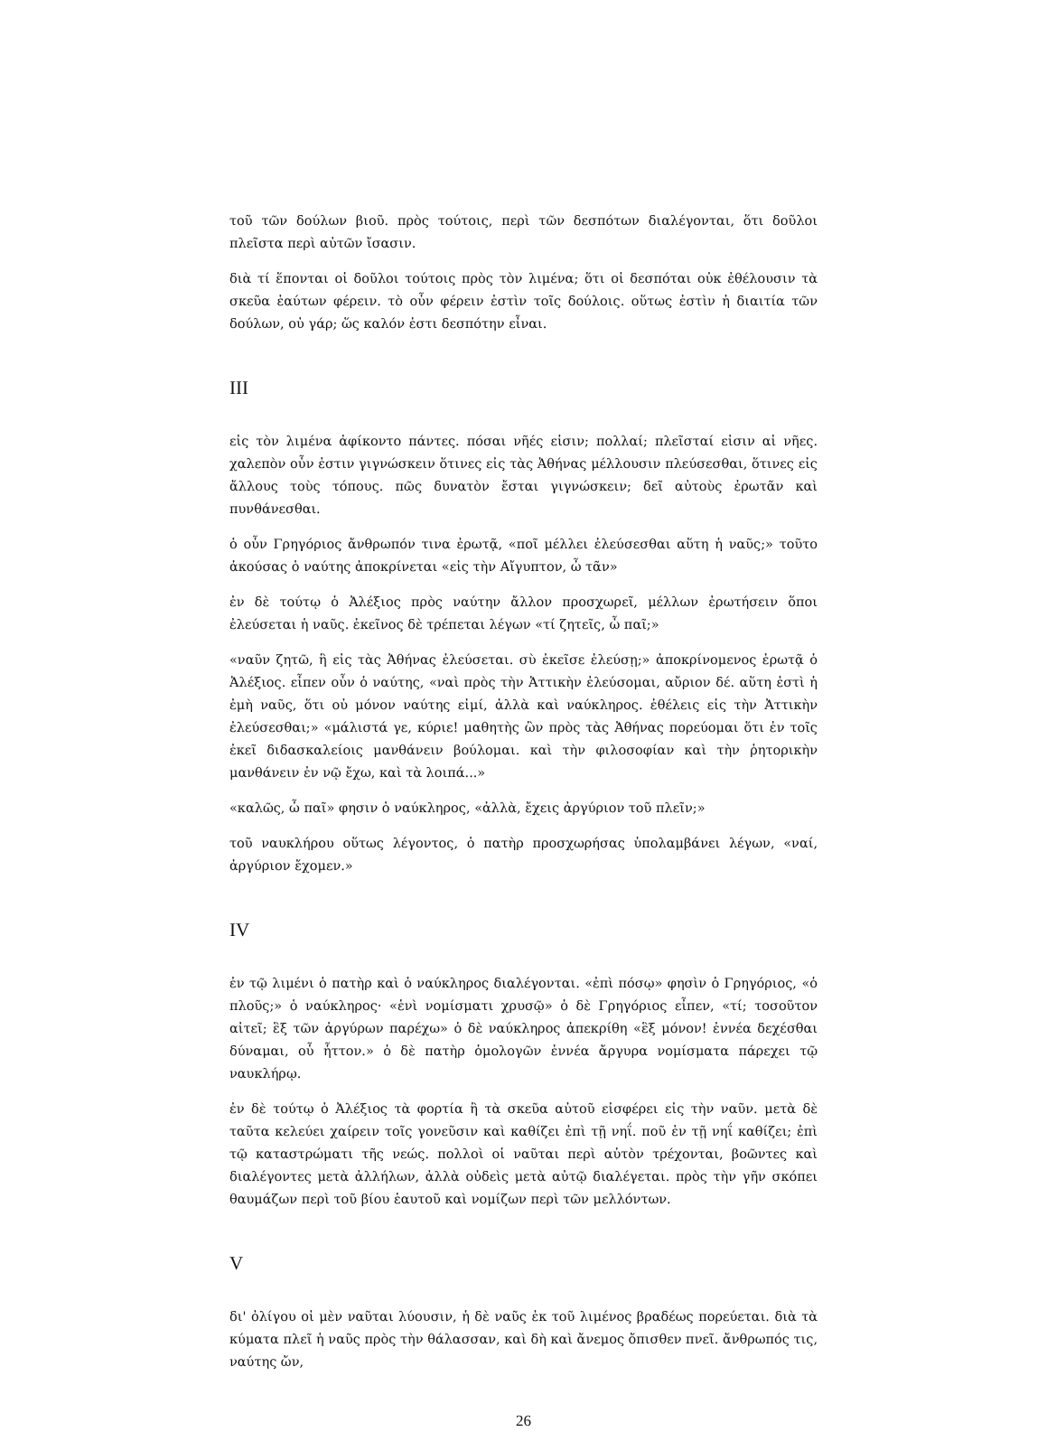τοῦ τῶν δούλων βιοῦ. πρὸς τούτοις, περὶ τῶν δεσπότων διαλέγονται, ὅτι δοῦλοι πλεῖστα περὶ αὐτῶν ἴσασιν.
διὰ τί ἕπονται οἱ δοῦλοι τούτοις πρὸς τὸν λιμένα; ὅτι οἱ δεσπόται οὐκ ἐθέλουσιν τὰ σκεῦα ἑαύτων φέρειν. τὸ οὖν φέρειν ἐστὶν τοῖς δούλοις. οὕτως ἐστὶν ἡ διαιτία τῶν δούλων, οὐ γάρ; ὥς καλόν ἐστι δεσπότην εἶναι.
III
εἰς τὸν λιμένα ἀφίκοντο πάντες. πόσαι νῆές εἰσιν; πολλαί; πλεῖσταί εἰσιν αἱ νῆες. χαλεπὸν οὖν ἐστιν γιγνώσκειν ὅτινες εἰς τὰς Ἀθήνας μέλλουσιν πλεύσεσθαι, ὅτινες εἰς ἄλλους τοὺς τόπους. πῶς δυνατὸν ἔσται γιγνώσκειν; δεῖ αὐτοὺς ἐρωτᾶν καὶ πυνθάνεσθαι.
ὁ οὖν Γρηγόριος ἄνθρωπόν τινα ἐρωτᾷ, «ποῖ μέλλει ἐλεύσεσθαι αὕτη ἡ ναῦς;» τοῦτο ἀκούσας ὁ ναύτης ἀποκρίνεται «εἰς τὴν Αἴγυπτον, ὦ τᾶν»
ἐν δὲ τούτῳ ὁ Ἀλέξιος πρὸς ναύτην ἄλλον προσχωρεῖ, μέλλων ἐρωτήσειν ὅποι ἐλεύσεται ἡ ναῦς. ἐκεῖνος δὲ τρέπεται λέγων «τί ζητεῖς, ὦ παῖ;»
«ναῦν ζητῶ, ἣ εἰς τὰς Ἀθήνας ἐλεύσεται. σὺ ἐκεῖσε ἐλεύσῃ;» ἀποκρίνομενος ἐρωτᾷ ὁ Ἀλέξιος. εἶπεν οὖν ὁ ναύτης, «ναὶ πρὸς τὴν Ἀττικὴν ἐλεύσομαι, αὔριον δέ. αὕτη ἐστὶ ἡ ἐμὴ ναῦς, ὅτι οὐ μόνον ναύτης εἰμί, ἀλλὰ καὶ ναύκληρος. ἐθέλεις εἰς τὴν Ἀττικὴν ἐλεύσεσθαι;» «μάλιστά γε, κύριε! μαθητὴς ὢν πρὸς τὰς Ἀθήνας πορεύομαι ὅτι ἐν τοῖς ἐκεῖ διδασκαλείοις μανθάνειν βούλομαι. καὶ τὴν φιλοσοφίαν καὶ τὴν ῥητορικὴν μανθάνειν ἐν νῷ ἔχω, καὶ τὰ λοιπά...»
«καλῶς, ὦ παῖ» φησιν ὁ ναύκληρος, «ἀλλὰ, ἔχεις ἀργύριον τοῦ πλεῖν;»
τοῦ ναυκλήρου οὕτως λέγοντος, ὁ πατὴρ προσχωρήσας ὑπολαμβάνει λέγων, «ναί, ἀργύριον ἔχομεν.»
IV
ἐν τῷ λιμένι ὁ πατὴρ καὶ ὁ ναύκληρος διαλέγονται. «ἐπὶ πόσῳ» φησὶν ὁ Γρηγόριος, «ὁ πλοῦς;» ὁ ναύκληρος· «ἑνὶ νομίσματι χρυσῷ» ὁ δὲ Γρηγόριος εἶπεν, «τί; τοσοῦτον αἰτεῖ; ἓξ τῶν ἀργύρων παρέχω» ὁ δὲ ναύκληρος ἀπεκρίθη «ἓξ μόνον! ἐννέα δεχέσθαι δύναμαι, οὗ ἧττον.» ὁ δὲ πατὴρ ὁμολογῶν ἐννέα ἄργυρα νομίσματα πάρεχει τῷ ναυκλήρῳ.
ἐν δὲ τούτῳ ὁ Ἀλέξιος τὰ φορτία ἢ τὰ σκεῦα αὐτοῦ εἰσφέρει εἰς τὴν ναῦν. μετὰ δὲ ταῦτα κελεύει χαίρειν τοῖς γονεῦσιν καὶ καθίζει ἐπὶ τῇ νηΐ. ποῦ ἐν τῇ νηΐ καθίζει; ἐπὶ τῷ καταστρώματι τῆς νεώς. πολλοὶ οἱ ναῦται περὶ αὐτὸν τρέχονται, βοῶντες καὶ διαλέγοντες μετὰ ἀλλήλων, ἀλλὰ οὐδεὶς μετὰ αὐτῷ διαλέγεται. πρὸς τὴν γῆν σκόπει θαυμάζων περὶ τοῦ βίου ἑαυτοῦ καὶ νομίζων περὶ τῶν μελλόντων.
V
δι' ὀλίγου οἱ μὲν ναῦται λύουσιν, ἡ δὲ ναῦς ἐκ τοῦ λιμένος βραδέως πορεύεται. διὰ τὰ κύματα πλεῖ ἡ ναῦς πρὸς τὴν θάλασσαν, καὶ δὴ καὶ ἄνεμος ὄπισθεν πνεῖ. ἄνθρωπός τις, ναύτης ὤν,
26